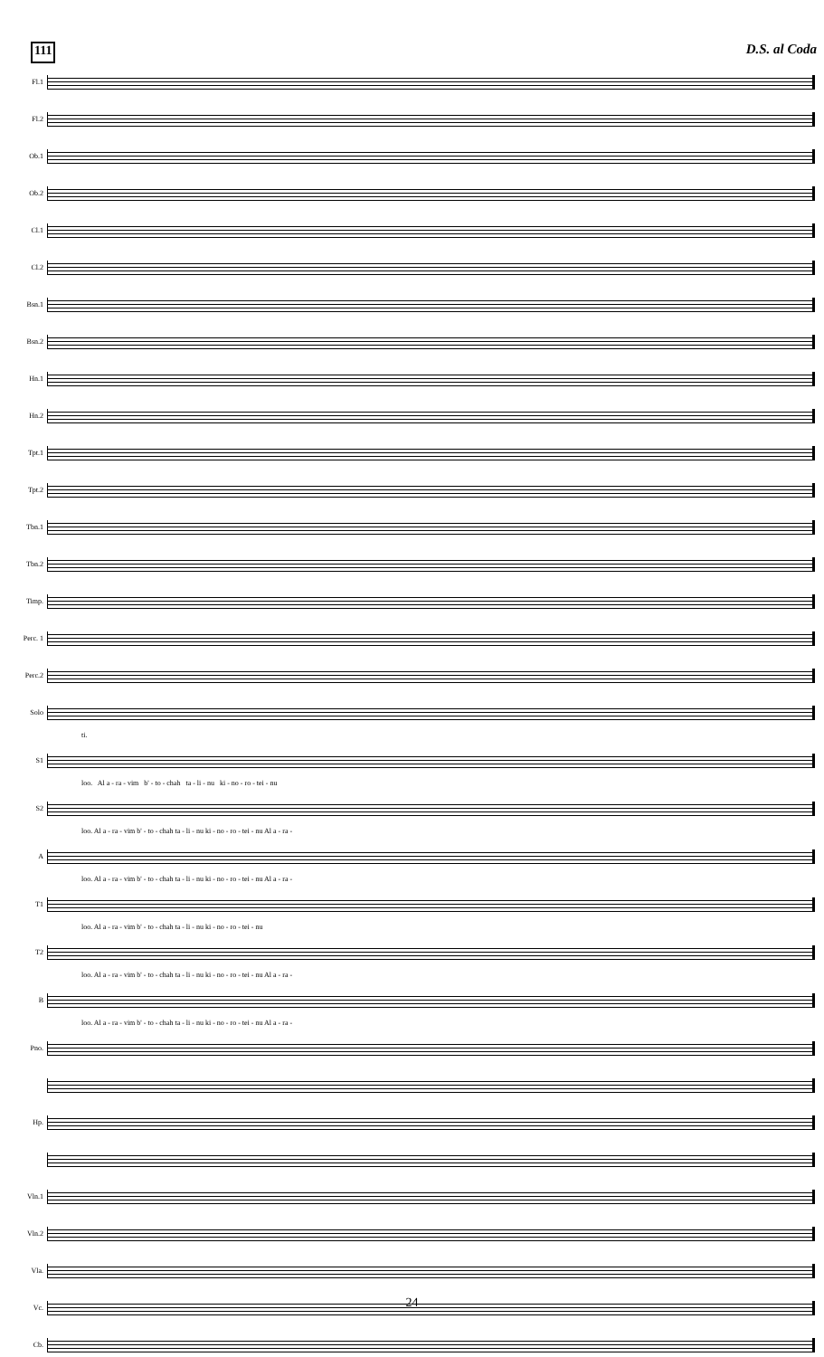111 D.S. al Coda
Fl.1
Fl.2
Ob.1
Ob.2
Cl.1
Cl.2
Bsn.1
Bsn.2
Hn.1
Hn.2
Tpt.1
Tpt.2
Tbn.1
Tbn.2
Timp.
Perc. 1
Perc.2
Solo
ti.
S1
loo. Al a - ra - vim b' - to - chah ta - li - nu ki - no - ro - tei - nu
S2
loo. Al a - ra - vim b' - to - chah ta - li - nu ki - no - ro - tei - nu Al a - ra -
A
loo. Al a - ra - vim b' - to - chah ta - li - nu ki - no - ro - tei - nu Al a - ra -
T1
loo. Al a - ra - vim b' - to - chah ta - li - nu ki - no - ro - tei - nu
T2
loo. Al a - ra - vim b' - to - chah ta - li - nu ki - no - ro - tei - nu Al a - ra -
B
loo. Al a - ra - vim b' - to - chah ta - li - nu ki - no - ro - tei - nu Al a - ra -
Pno.
Hp.
Vln.1
Vln.2
Vla.
Vc.
Cb.
24